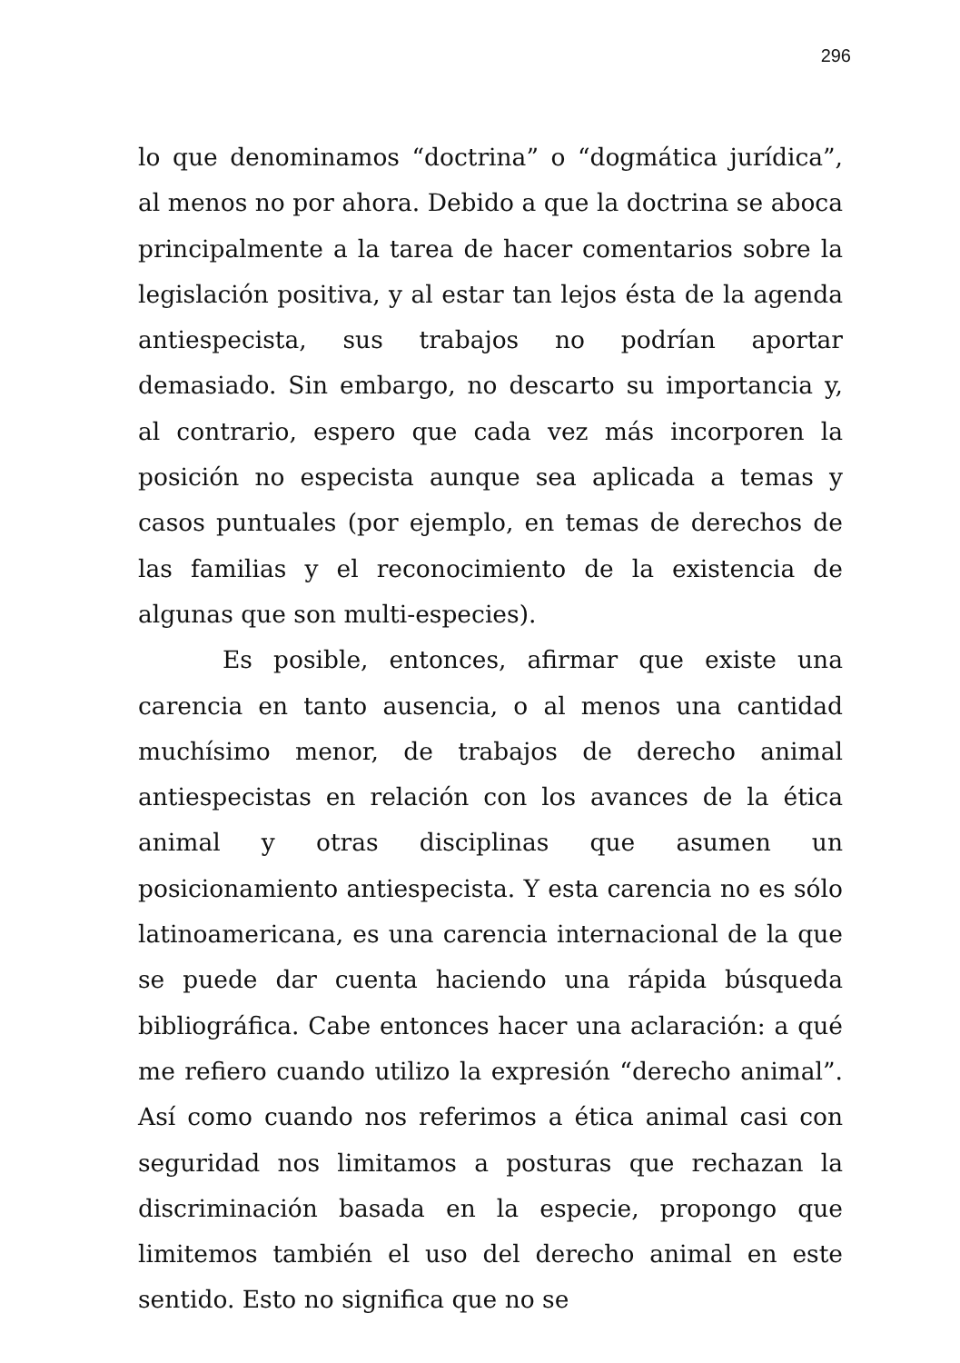296
lo que denominamos “doctrina” o “dogmática jurídica”, al menos no por ahora. Debido a que la doctrina se aboca principalmente a la tarea de hacer comentarios sobre la legislación positiva, y al estar tan lejos ésta de la agenda antiespecista, sus trabajos no podrían aportar demasiado. Sin embargo, no descarto su importancia y, al contrario, espero que cada vez más incorporen la posición no especista aunque sea aplicada a temas y casos puntuales (por ejemplo, en temas de derechos de las familias y el reconocimiento de la existencia de algunas que son multi-especies).
Es posible, entonces, afirmar que existe una carencia en tanto ausencia, o al menos una cantidad muchísimo menor, de trabajos de derecho animal antiespecistas en relación con los avances de la ética animal y otras disciplinas que asumen un posicionamiento antiespecista. Y esta carencia no es sólo latinoamericana, es una carencia internacional de la que se puede dar cuenta haciendo una rápida búsqueda bibliográfica. Cabe entonces hacer una aclaración: a qué me refiero cuando utilizo la expresión “derecho animal”. Así como cuando nos referimos a ética animal casi con seguridad nos limitamos a posturas que rechazan la discriminación basada en la especie, propongo que limitemos también el uso del derecho animal en este sentido. Esto no significa que no se